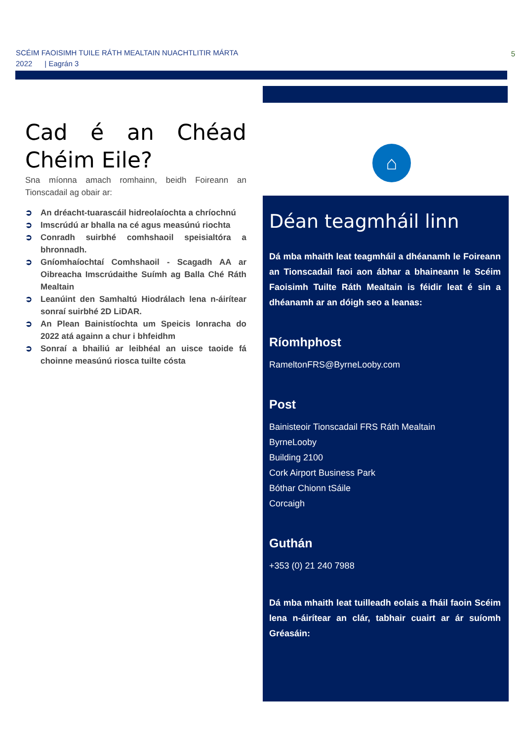SCÉIM FAOISIMH TUILE RÁTH MEALTAIN NUACHTLITIR MÁRTA
2022 | Eagrán 3
5
Cad é an Chéad Chéim Eile?
Sna míonna amach romhainn, beidh Foireann an Tionscadail ag obair ar:
➲ An dréacht-tuarascáil hidreolaíochta a chríochnú
➲ Imscrúdú ar bhalla na cé agus measúnú riochta
➲ Conradh suirbhé comhshaoil speisialtóra a bhronnadh.
➲ Gníomhaíochtaí Comhshaoil - Scagadh AA ar Oibreacha Imscrúdaithe Suímh ag Balla Ché Ráth Mealtain
➲ Leanúint den Samhaltú Hiodrálach lena n-áirítear sonraí suirbhé 2D LiDAR.
➲ An Plean Bainistíochta um Speicis Ionracha do 2022 atá againn a chur i bhfeidhm
➲ Sonraí a bhailiú ar leibhéal an uisce taoide fá choinne measúnú riosca tuilte cósta
⌂
Déan teagmháil linn
Dá mba mhaith leat teagmháil a dhéanamh le Foireann an Tionscadail faoi aon ábhar a bhaineann le Scéim Faoisimh Tuilte Ráth Mealtain is féidir leat é sin a dhéanamh ar an dóigh seo a leanas:
Ríomhphost
RameltonFRS@ByrneLooby.com
Post
Bainisteoir Tionscadail FRS Ráth Mealtain
ByrneLooby
Building 2100
Cork Airport Business Park
Bóthar Chionn tSáile
Corcaigh
Guthán
+353 (0) 21 240 7988
Dá mba mhaith leat tuilleadh eolais a fháil faoin Scéim lena n-áirítear an clár, tabhair cuairt ar ár suíomh Gréasáin: